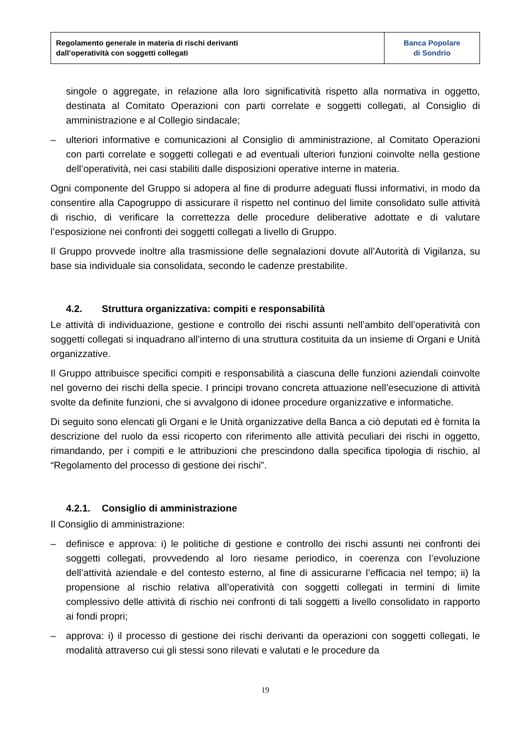| Regolamento generale in materia di rischi derivanti dall’operatività con soggetti collegati | Banca Popolare di Sondrio |
singole o aggregate, in relazione alla loro significatività rispetto alla normativa in oggetto, destinata al Comitato Operazioni con parti correlate e soggetti collegati, al Consiglio di amministrazione e al Collegio sindacale;
– ulteriori informative e comunicazioni al Consiglio di amministrazione, al Comitato Operazioni con parti correlate e soggetti collegati e ad eventuali ulteriori funzioni coinvolte nella gestione dell’operatività, nei casi stabiliti dalle disposizioni operative interne in materia.
Ogni componente del Gruppo si adopera al fine di produrre adeguati flussi informativi, in modo da consentire alla Capogruppo di assicurare il rispetto nel continuo del limite consolidato sulle attività di rischio, di verificare la correttezza delle procedure deliberative adottate e di valutare l’esposizione nei confronti dei soggetti collegati a livello di Gruppo.
Il Gruppo provvede inoltre alla trasmissione delle segnalazioni dovute all’Autorità di Vigilanza, su base sia individuale sia consolidata, secondo le cadenze prestabilite.
4.2. Struttura organizzativa: compiti e responsabilità
Le attività di individuazione, gestione e controllo dei rischi assunti nell’ambito dell’operatività con soggetti collegati si inquadrano all’interno di una struttura costituita da un insieme di Organi e Unità organizzative.
Il Gruppo attribuisce specifici compiti e responsabilità a ciascuna delle funzioni aziendali coinvolte nel governo dei rischi della specie. I principi trovano concreta attuazione nell’esecuzione di attività svolte da definite funzioni, che si avvalgono di idonee procedure organizzative e informatiche.
Di seguito sono elencati gli Organi e le Unità organizzative della Banca a ciò deputati ed è fornita la descrizione del ruolo da essi ricoperto con riferimento alle attività peculiari dei rischi in oggetto, rimandando, per i compiti e le attribuzioni che prescindono dalla specifica tipologia di rischio, al “Regolamento del processo di gestione dei rischi”.
4.2.1. Consiglio di amministrazione
Il Consiglio di amministrazione:
– definisce e approva: i) le politiche di gestione e controllo dei rischi assunti nei confronti dei soggetti collegati, provvedendo al loro riesame periodico, in coerenza con l’evoluzione dell’attività aziendale e del contesto esterno, al fine di assicurarne l’efficacia nel tempo; ii) la propensione al rischio relativa all’operatività con soggetti collegati in termini di limite complessivo delle attività di rischio nei confronti di tali soggetti a livello consolidato in rapporto ai fondi propri;
– approva: i) il processo di gestione dei rischi derivanti da operazioni con soggetti collegati, le modalità attraverso cui gli stessi sono rilevati e valutati e le procedure da
19